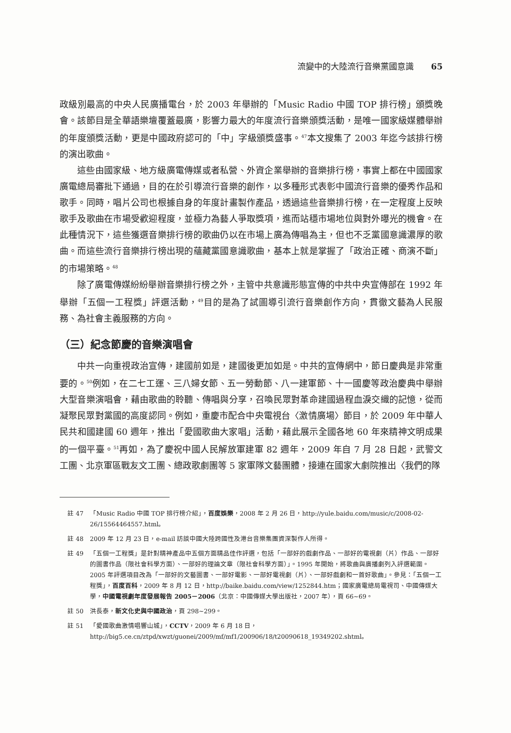流變中的大陸流行音樂黨國意識 65
政級別最高的中央人民廣播電台，於 2003 年舉辦的「Music Radio 中國 TOP 排行榜」頒獎晚會。該節目是全華語樂壇覆蓋最廣，影響力最大的年度流行音樂頒獎活動，是唯一國家級媒體舉辦的年度頒獎活動，更是中國政府認可的「中」字級頒獎盛事。<sup>47</sup>本文搜集了 2003 年迄今該排行榜的演出歌曲。
這些由國家級、地方級廣電傳媒或者私營、外資企業舉辦的音樂排行榜，事實上都在中國國家廣電總局審批下通過，目的在於引導流行音樂的創作，以多種形式表彰中國流行音樂的優秀作品和歌手。同時，唱片公司也根據自身的年度計畫製作產品，透過這些音樂排行榜，在一定程度上反映歌手及歌曲在市場受歡迎程度，並極力為藝人爭取獎項，進而站穩市場地位與對外曝光的機會。在此種情況下，這些獲選音樂排行榜的歌曲仍以在市場上廣為傳唱為主，但也不乏黨國意識濃厚的歌曲。而這些流行音樂排行榜出現的蘊藏黨國意識歌曲，基本上就是掌握了「政治正確、商演不斷」的市場策略。<sup>48</sup>
除了廣電傳媒紛紛舉辦音樂排行榜之外，主管中共意識形態宣傳的中共中央宣傳部在 1992 年舉辦「五個一工程獎」評選活動，<sup>49</sup>目的是為了試圖導引流行音樂創作方向，貫徹文藝為人民服務、為社會主義服務的方向。
（三）紀念節慶的音樂演唱會
中共一向重視政治宣傳，建國前如是，建國後更加如是。中共的宣傳網中，節日慶典是非常重要的。<sup>50</sup>例如，在二七工運、三八婦女節、五一勞動節、八一建軍節、十一國慶等政治慶典中舉辦大型音樂演唱會，藉由歌曲的聆聽、傳唱與分享，召喚民眾對革命建國過程血淚交織的記憶，從而凝聚民眾對黨國的高度認同。例如，重慶市配合中央電視台〈激情廣場〉節目，於 2009 年中華人民共和國建國 60 週年，推出「愛國歌曲大家唱」活動，藉此展示全國各地 60 年來精神文明成果的一個平臺。<sup>51</sup>再如，為了慶祝中國人民解放軍建軍 82 週年，2009 年自 7 月 28 日起，武警文工團、北京軍區戰友文工團、總政歌劇團等 5 家軍隊文藝團體，接連在國家大劇院推出〈我們的隊
註 47 「Music Radio 中國 TOP 排行榜介紹」，百度娛樂，2008 年 2 月 26 日，http://yule.baidu.com/music/c/2008-02-26/15564464557.html。
註 48 2009 年 12 月 23 日，e-mail 訪談中國大陸跨國性及港台音樂集團資深製作人所得。
註 49 「五個一工程獎」是針對精神產品中五個方面精品佳作評選，包括「一部好的戲劇作品、一部好的電視劇（片）作品、一部好的圖書作品（限社會科學方面）、一部好的理論文章（限社會科學方面）」。1995 年開始，將歌曲與廣播劇列入評選範圍。2005 年評選項目改為「一部好的文藝圖書、一部好電影、一部好電視劇（片）、一部好戲劇和一首好歌曲」。參見：「五個一工程獎」，百度百科，2009 年 8 月 12 日，http://baike.baidu.com/view/1252844.htm；國家廣電總局電視司、中國傳媒大學，中國電視劇年度發展報告 2005－2006（北京：中國傳媒大學出版社，2007 年），頁 66~69。
註 50 洪長泰，新文化史與中國政治，頁 298~299。
註 51 「愛國歌曲激情唱響山城」，CCTV，2009 年 6 月 18 日，http://big5.ce.cn/ztpd/xwzt/guonei/2009/mf/mf1/200906/18/t20090618_19349202.shtml。